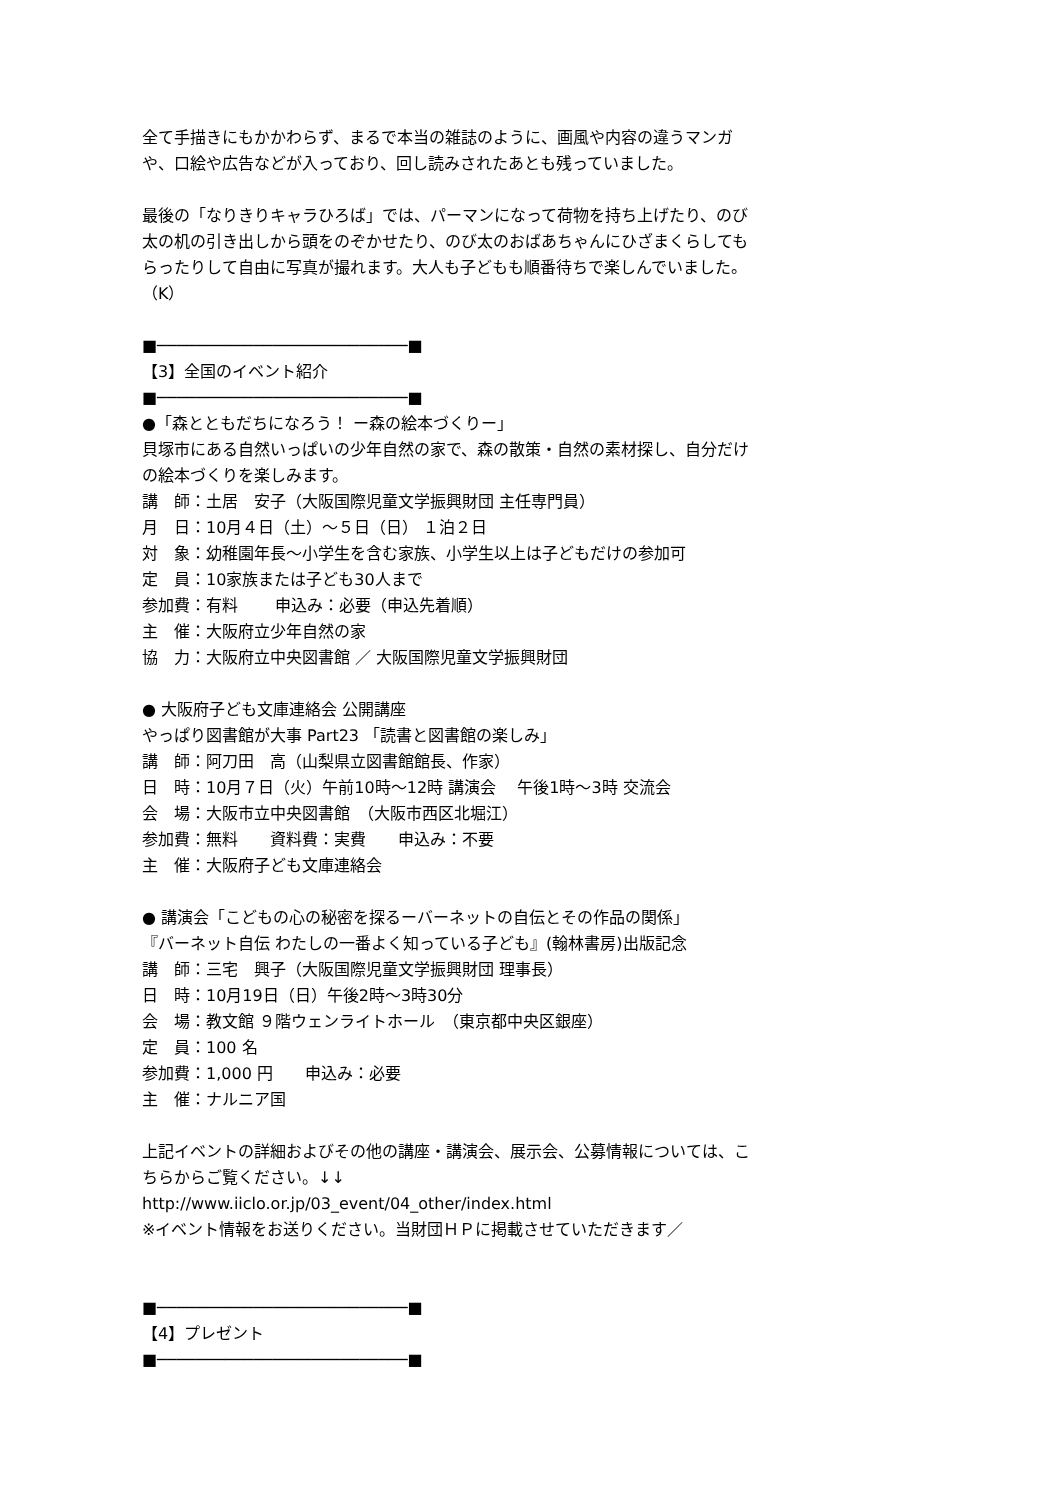全て手描きにもかかわらず、まるで本当の雑誌のように、画風や内容の違うマンガや、口絵や広告などが入っており、回し読みされたあとも残っていました。
最後の「なりきりキャラひろば」では、パーマンになって荷物を持ち上げたり、のび太の机の引き出しから頭をのぞかせたり、のび太のおばあちゃんにひざまくらしてもらったりして自由に写真が撮れます。大人も子どもも順番待ちで楽しんでいました。（K）
■──────────────────────────■
【3】全国のイベント紹介
■──────────────────────────■
●「森とともだちになろう！ ー森の絵本づくりー」
貝塚市にある自然いっぱいの少年自然の家で、森の散策・自然の素材探し、自分だけの絵本づくりを楽しみます。
講　師：土居　安子（大阪国際児童文学振興財団 主任専門員）
月　日：10月４日（土）～５日（日） １泊２日
対　象：幼稚園年長～小学生を含む家族、小学生以上は子どもだけの参加可
定　員：10家族または子ども30人まで
参加費：有料　　 申込み：必要（申込先着順）
主　催：大阪府立少年自然の家
協　力：大阪府立中央図書館 ／ 大阪国際児童文学振興財団
● 大阪府子ども文庫連絡会 公開講座
やっぱり図書館が大事 Part23 「読書と図書館の楽しみ」
講　師：阿刀田　高（山梨県立図書館館長、作家）
日　時：10月７日（火）午前10時～12時 講演会　 午後1時～3時 交流会
会　場：大阪市立中央図書館　（大阪市西区北堀江）
参加費：無料　　資料費：実費　　申込み：不要
主　催：大阪府子ども文庫連絡会
● 講演会「こどもの心の秘密を探るーバーネットの自伝とその作品の関係」
『バーネット自伝 わたしの一番よく知っている子ども』(翰林書房)出版記念
講　師：三宅　興子（大阪国際児童文学振興財団 理事長）
日　時：10月19日（日）午後2時～3時30分
会　場：教文館 ９階ウェンライトホール　（東京都中央区銀座）
定　員：100 名
参加費：1,000 円　　申込み：必要
主　催：ナルニア国
上記イベントの詳細およびその他の講座・講演会、展示会、公募情報については、こちらからご覧ください。↓↓
http://www.iiclo.or.jp/03_event/04_other/index.html
※イベント情報をお送りください。当財団ＨＰに掲載させていただきます／
■──────────────────────────■
【4】プレゼント
■──────────────────────────■